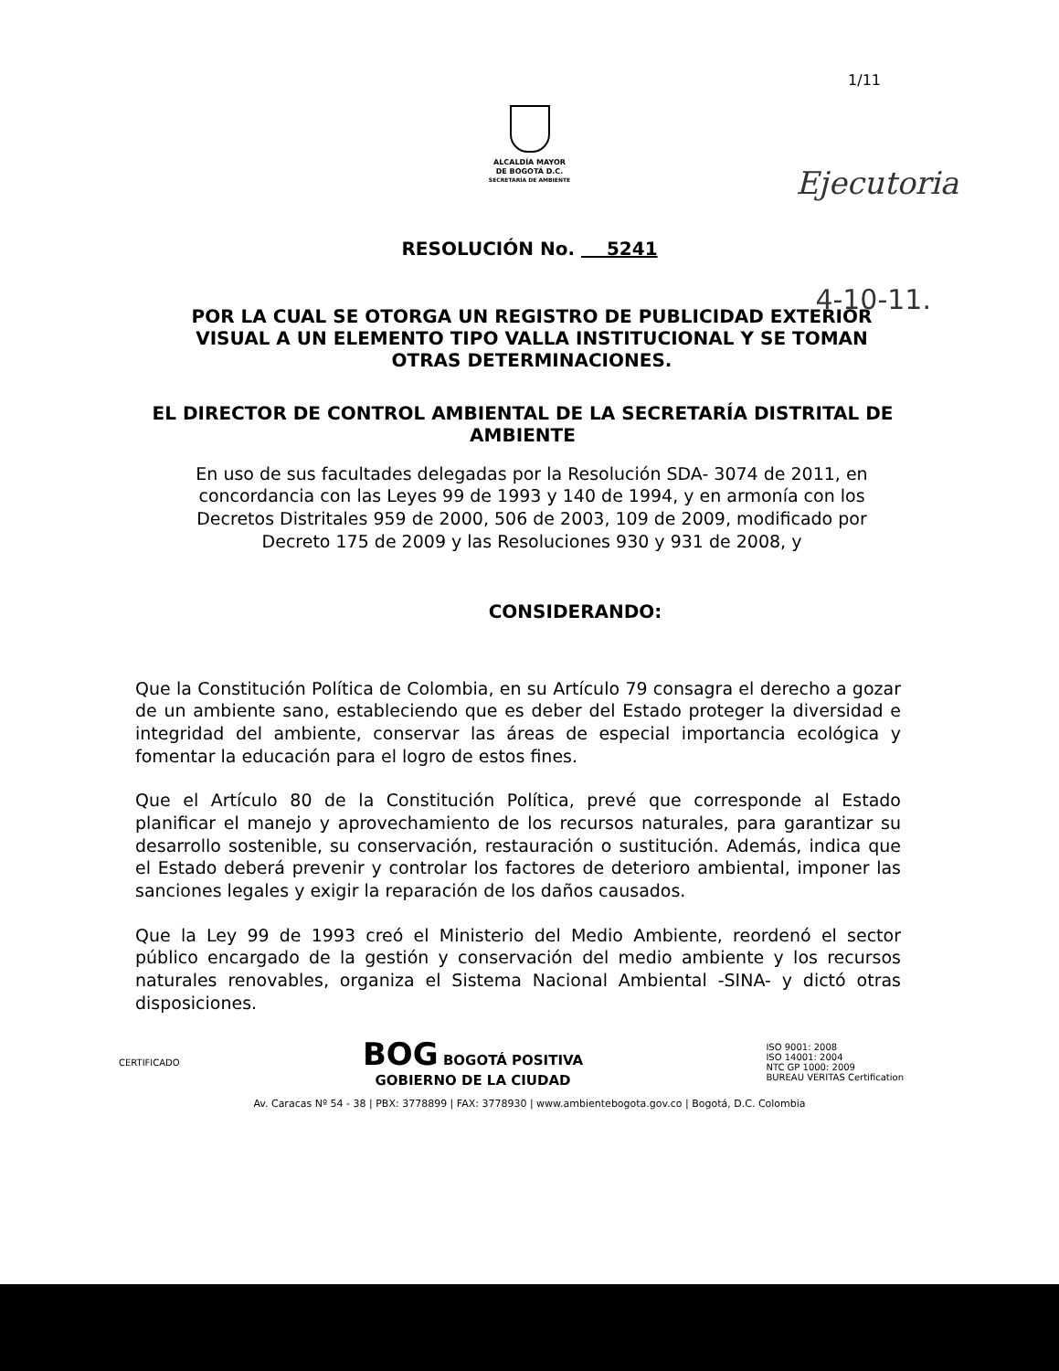1/11
ALCALDÍA MAYOR
DE BOGOTÁ D.C.
SECRETARÍA DE AMBIENTE
Ejecutoria
4-10-11.
RESOLUCIÓN No. 5241
POR LA CUAL SE OTORGA UN REGISTRO DE PUBLICIDAD EXTERIOR VISUAL A UN ELEMENTO TIPO VALLA INSTITUCIONAL Y SE TOMAN OTRAS DETERMINACIONES.
EL DIRECTOR DE CONTROL AMBIENTAL DE LA SECRETARÍA DISTRITAL DE AMBIENTE
En uso de sus facultades delegadas por la Resolución SDA- 3074 de 2011, en concordancia con las Leyes 99 de 1993 y 140 de 1994, y en armonía con los Decretos Distritales 959 de 2000, 506 de 2003, 109 de 2009, modificado por Decreto 175 de 2009 y las Resoluciones 930 y 931 de 2008, y
CONSIDERANDO:
Que la Constitución Política de Colombia, en su Artículo 79 consagra el derecho a gozar de un ambiente sano, estableciendo que es deber del Estado proteger la diversidad e integridad del ambiente, conservar las áreas de especial importancia ecológica y fomentar la educación para el logro de estos fines.
Que el Artículo 80 de la Constitución Política, prevé que corresponde al Estado planificar el manejo y aprovechamiento de los recursos naturales, para garantizar su desarrollo sostenible, su conservación, restauración o sustitución. Además, indica que el Estado deberá prevenir y controlar los factores de deterioro ambiental, imponer las sanciones legales y exigir la reparación de los daños causados.
Que la Ley 99 de 1993 creó el Ministerio del Medio Ambiente, reordenó el sector público encargado de la gestión y conservación del medio ambiente y los recursos naturales renovables, organiza el Sistema Nacional Ambiental -SINA- y dictó otras disposiciones.
CERTIFICADO
BOG BOGOTÁ POSITIVA
GOBIERNO DE LA CIUDAD
ISO 9001: 2008
ISO 14001: 2004
NTC GP 1000: 2009
BUREAU VERITAS Certification
Av. Caracas Nº 54 - 38 | PBX: 3778899 | FAX: 3778930 | www.ambientebogota.gov.co | Bogotá, D.C. Colombia